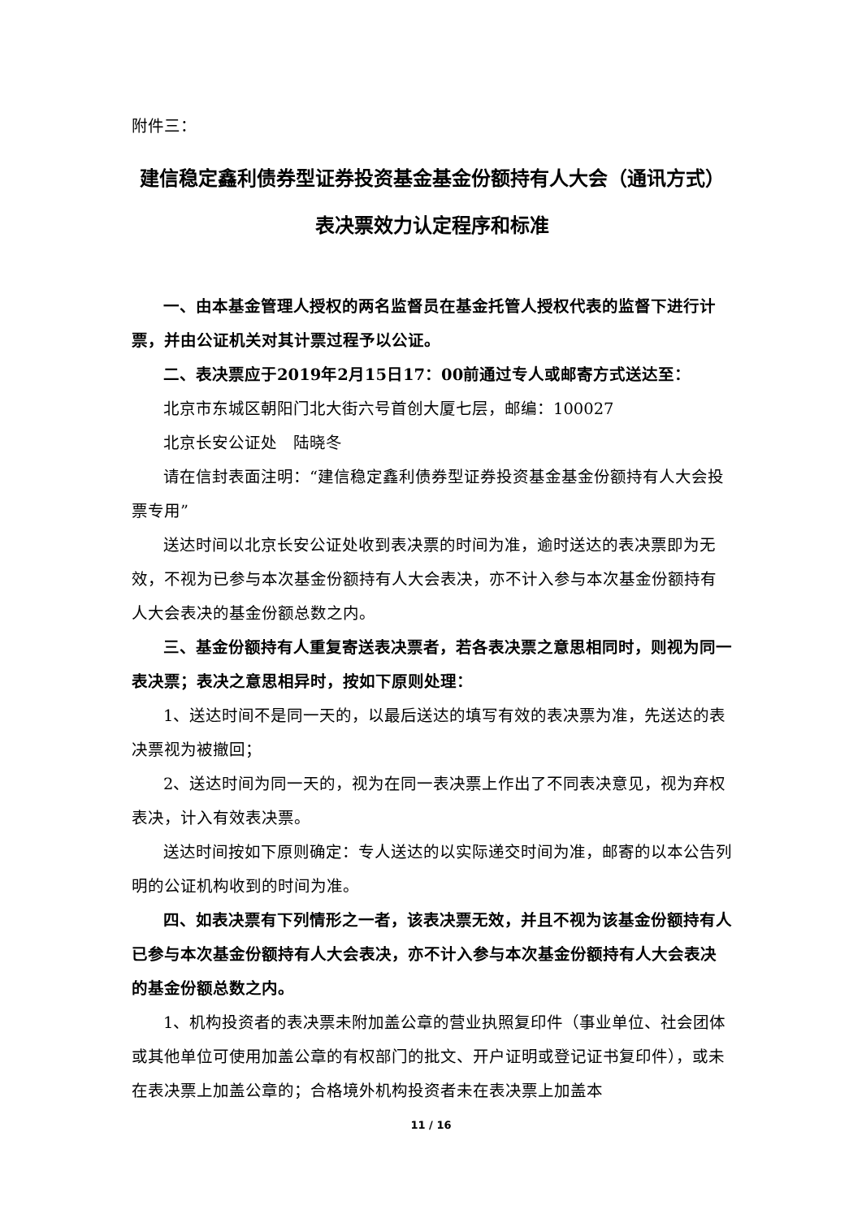附件三：
建信稳定鑫利债券型证券投资基金基金份额持有人大会（通讯方式）
表决票效力认定程序和标准
一、由本基金管理人授权的两名监督员在基金托管人授权代表的监督下进行计票，并由公证机关对其计票过程予以公证。
二、表决票应于2019年2月15日17：00前通过专人或邮寄方式送达至：
北京市东城区朝阳门北大街六号首创大厦七层，邮编：100027
北京长安公证处　陆晓冬
请在信封表面注明：“建信稳定鑫利债券型证券投资基金基金份额持有人大会投票专用”
送达时间以北京长安公证处收到表决票的时间为准，逾时送达的表决票即为无效，不视为已参与本次基金份额持有人大会表决，亦不计入参与本次基金份额持有人大会表决的基金份额总数之内。
三、基金份额持有人重复寄送表决票者，若各表决票之意思相同时，则视为同一表决票；表决之意思相异时，按如下原则处理：
1、送达时间不是同一天的，以最后送达的填写有效的表决票为准，先送达的表决票视为被撤回；
2、送达时间为同一天的，视为在同一表决票上作出了不同表决意见，视为弃权表决，计入有效表决票。
送达时间按如下原则确定：专人送达的以实际递交时间为准，邮寄的以本公告列明的公证机构收到的时间为准。
四、如表决票有下列情形之一者，该表决票无效，并且不视为该基金份额持有人已参与本次基金份额持有人大会表决，亦不计入参与本次基金份额持有人大会表决的基金份额总数之内。
1、机构投资者的表决票未附加盖公章的营业执照复印件（事业单位、社会团体或其他单位可使用加盖公章的有权部门的批文、开户证明或登记证书复印件），或未在表决票上加盖公章的；合格境外机构投资者未在表决票上加盖本
11 / 16